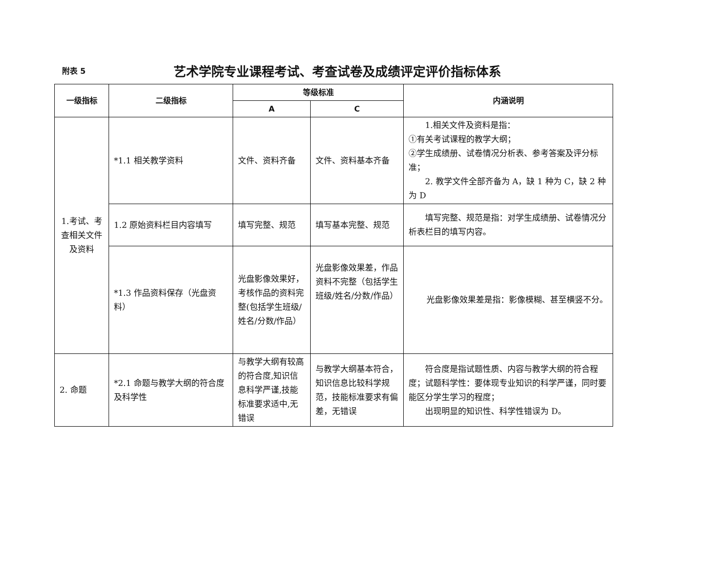附表 5
艺术学院专业课程考试、考查试卷及成绩评定评价指标体系
| 一级指标 | 二级指标 | 等级标准 | | 内涵说明 |
| --- | --- | --- | --- | --- |
| | | A | C | |
| 1.考试、考查相关文件及资料 | *1.1 相关教学资料 | 文件、资料齐备 | 文件、资料基本齐备 | 1.相关文件及资料是指： ①有关考试课程的教学大纲； ②学生成绩册、试卷情况分析表、参考答案及评分标准； 2. 教学文件全部齐备为 A，缺 1 种为 C，缺 2 种为 D |
| | 1.2 原始资料栏目内容填写 | 填写完整、规范 | 填写基本完整、规范 | 填写完整、规范是指：对学生成绩册、试卷情况分析表栏目的填写内容。 |
| | *1.3 作品资料保存（光盘资料） | 光盘影像效果好，考核作品的资料完整(包括学生班级/姓名/分数/作品） | 光盘影像效果差，作品资料不完整（包括学生班级/姓名/分数/作品） | 光盘影像效果差是指：影像模糊、甚至横竖不分。 |
| 2. 命题 | *2.1 命题与教学大纲的符合度及科学性 | 与教学大纲有较高的符合度,知识信息科学严谨,技能标准要求适中,无错误 | 与教学大纲基本符合，知识信息比较科学规范，技能标准要求有偏差，无错误 | 符合度是指试题性质、内容与教学大纲的符合程度；试题科学性：要体现专业知识的科学严谨，同时要能区分学生学习的程度； 出现明显的知识性、科学性错误为 D。 |